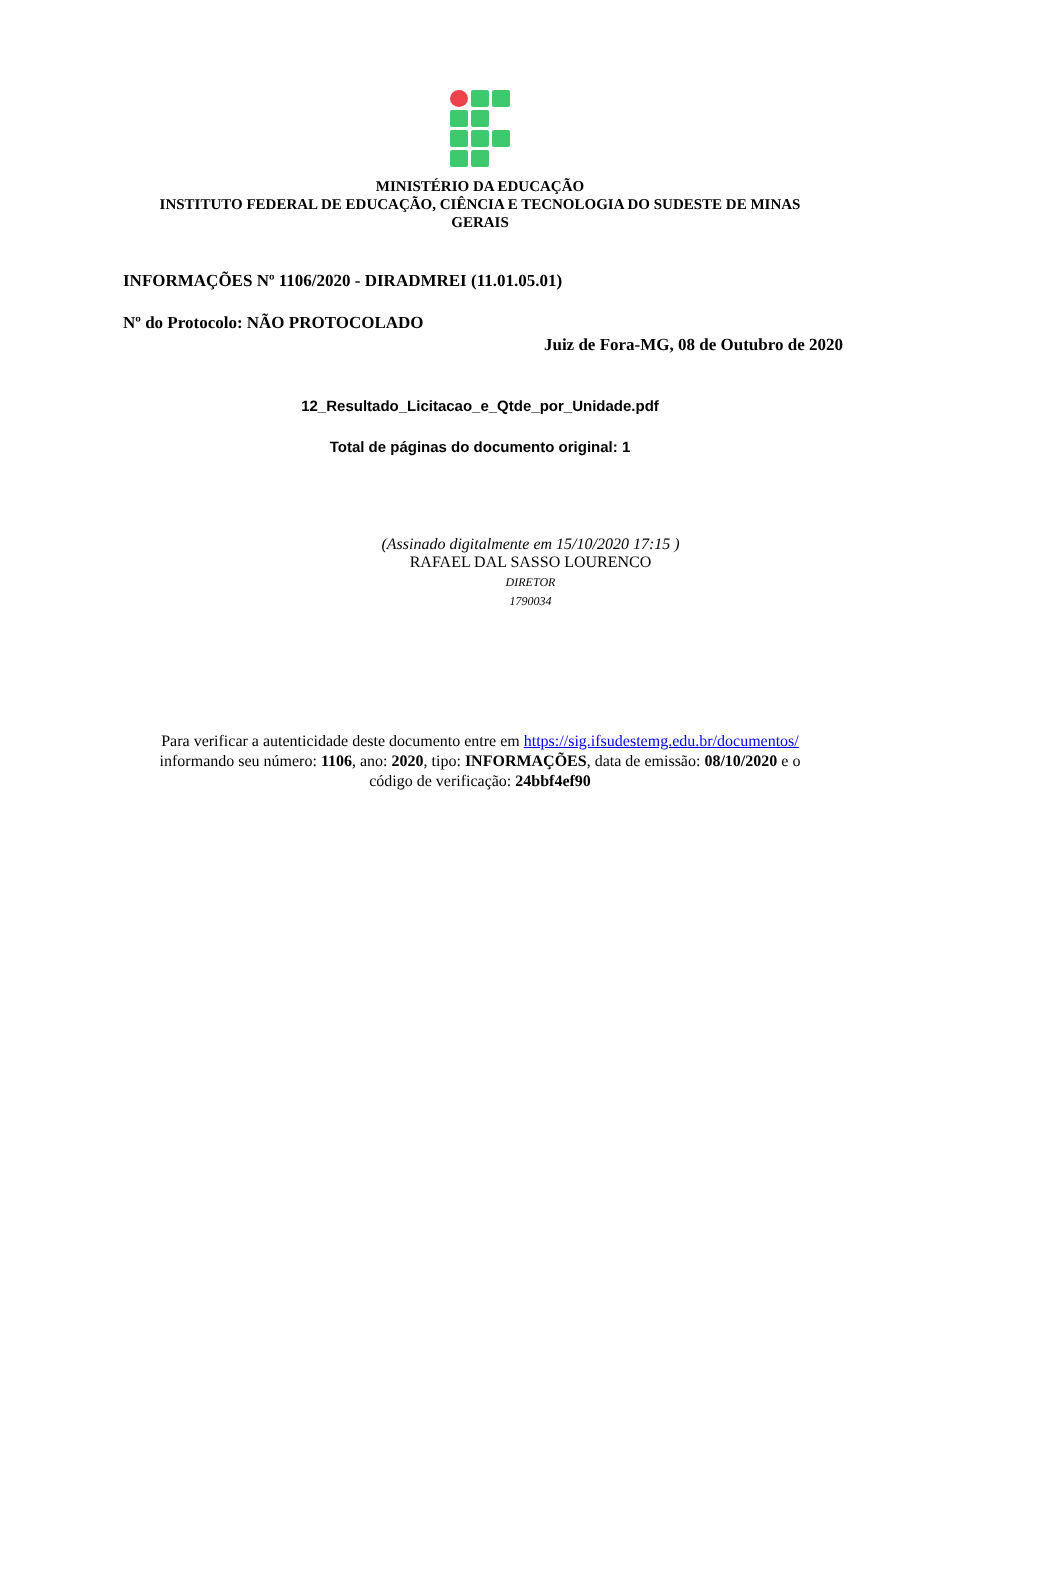MINISTÉRIO DA EDUCAÇÃO
INSTITUTO FEDERAL DE EDUCAÇÃO, CIÊNCIA E TECNOLOGIA DO SUDESTE DE MINAS
GERAIS
INFORMAÇÕES Nº 1106/2020 - DIRADMREI (11.01.05.01)
Nº do Protocolo: NÃO PROTOCOLADO
Juiz de Fora-MG, 08 de Outubro de 2020
12_Resultado_Licitacao_e_Qtde_por_Unidade.pdf
Total de páginas do documento original: 1
(Assinado digitalmente em 15/10/2020 17:15 )
RAFAEL DAL SASSO LOURENCO
DIRETOR
1790034
Para verificar a autenticidade deste documento entre em https://sig.ifsudestemg.edu.br/documentos/
informando seu número: 1106, ano: 2020, tipo: INFORMAÇÕES, data de emissão: 08/10/2020 e o
código de verificação: 24bbf4ef90